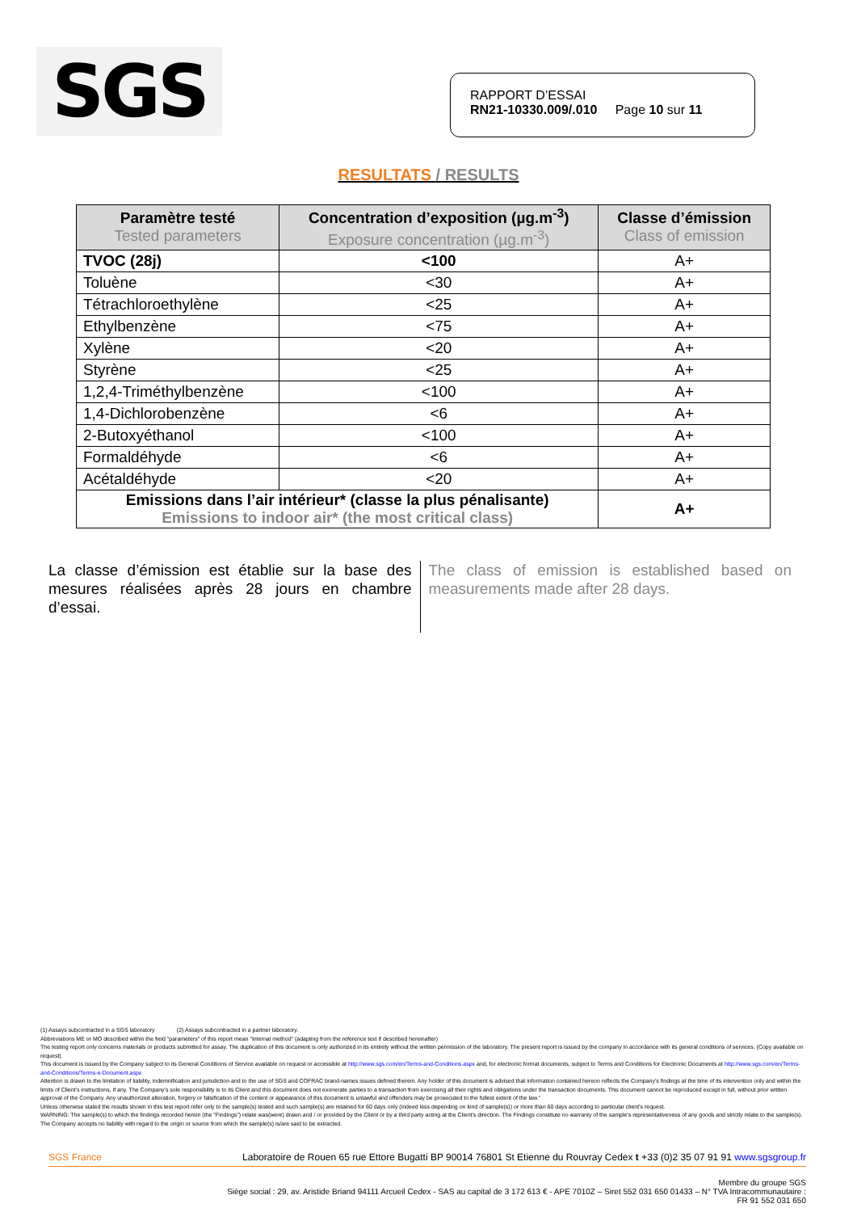SGS
RAPPORT D’ESSAI
RN21-10330.009/.010 Page 10 sur 11
RESULTATS / RESULTS
| Paramètre testé Tested parameters | Concentration d’exposition (µg.m<sup>-3</sup>) Exposure concentration (µg.m<sup>-3</sup>) | Classe d’émission Class of emission |
| --- | --- | --- |
| TVOC (28j) | <100 | A+ |
| Toluène | <30 | A+ |
| Tétrachloroethylène | <25 | A+ |
| Ethylbenzène | <75 | A+ |
| Xylène | <20 | A+ |
| Styrène | <25 | A+ |
| 1,2,4-Triméthylbenzène | <100 | A+ |
| 1,4-Dichlorobenzène | <6 | A+ |
| 2-Butoxyéthanol | <100 | A+ |
| Formaldéhyde | <6 | A+ |
| Acétaldéhyde | <20 | A+ |
| Emissions dans l’air intérieur* (classe la plus pénalisante) Emissions to indoor air* (the most critical class) | | A+ |
La classe d’émission est établie sur la base des mesures réalisées après 28 jours en chambre d’essai.
The class of emission is established based on measurements made after 28 days.
(1) Assays subcontracted in a SGS laboratory (2) Assays subcontracted in a partner laboratory.
Abbreviations ME or MO described within the field "parameters" of this report mean "Internal method" (adapting from the reference text if described hereinafter)
The testing report only concerns materials or products submitted for assay. The duplication of this document is only authorized in its entirety without the written permission of the laboratory. The present report is issued by the company in accordance with its general conditions of services. (Copy available on request).
This document is issued by the Company subject to its General Conditions of Service available on request or accessible at http://www.sgs.com/en/Terms-and-Conditions.aspx and, for electronic format documents, subject to Terms and Conditions for Electronic Documents at http://www.sgs.com/en/Terms-and-Conditions/Terms-e-Document.aspx
Attention is drawn to the limitation of liability, indemnification and jurisdiction and to the use of SGS and COFRAC brand-names issues defined therein. Any holder of this document is advised that information contained hereon reflects the Company's findings at the time of its intervention only and within the limits of Client's instructions, if any. The Company's sole responsibility is to its Client and this document does not exonerate parties to a transaction from exercising all their rights and obligations under the transaction documents. This document cannot be reproduced except in full, without prior written approval of the Company. Any unauthorized alteration, forgery or falsification of the content or appearance of this document is unlawful and offenders may be prosecuted to the fullest extent of the law."
Unless otherwise stated the results shown in this test report refer only to the sample(s) tested and such sample(s) are retained for 60 days only (indeed less depending on kind of sample(s)) or more than 60 days according to particular client's request.
WARNING: The sample(s) to which the findings recorded herein (the "Findings") relate was(were) drawn and / or provided by the Client or by a third party acting at the Client's direction. The Findings constitute no warranty of the sample's representativeness of any goods and strictly relate to the sample(s). The Company accepts no liability with regard to the origin or source from which the sample(s) is/are said to be extracted.
SGS France Laboratoire de Rouen 65 rue Ettore Bugatti BP 90014 76801 St Etienne du Rouvray Cedex t +33 (0)2 35 07 91 91 www.sgsgroup.fr
Membre du groupe SGS
Siège social : 29, av. Aristide Briand 94111 Arcueil Cedex - SAS au capital de 3 172 613 € - APE 7010Z – Siret 552 031 650 01433 – N° TVA Intracommunautaire :
FR 91 552 031 650